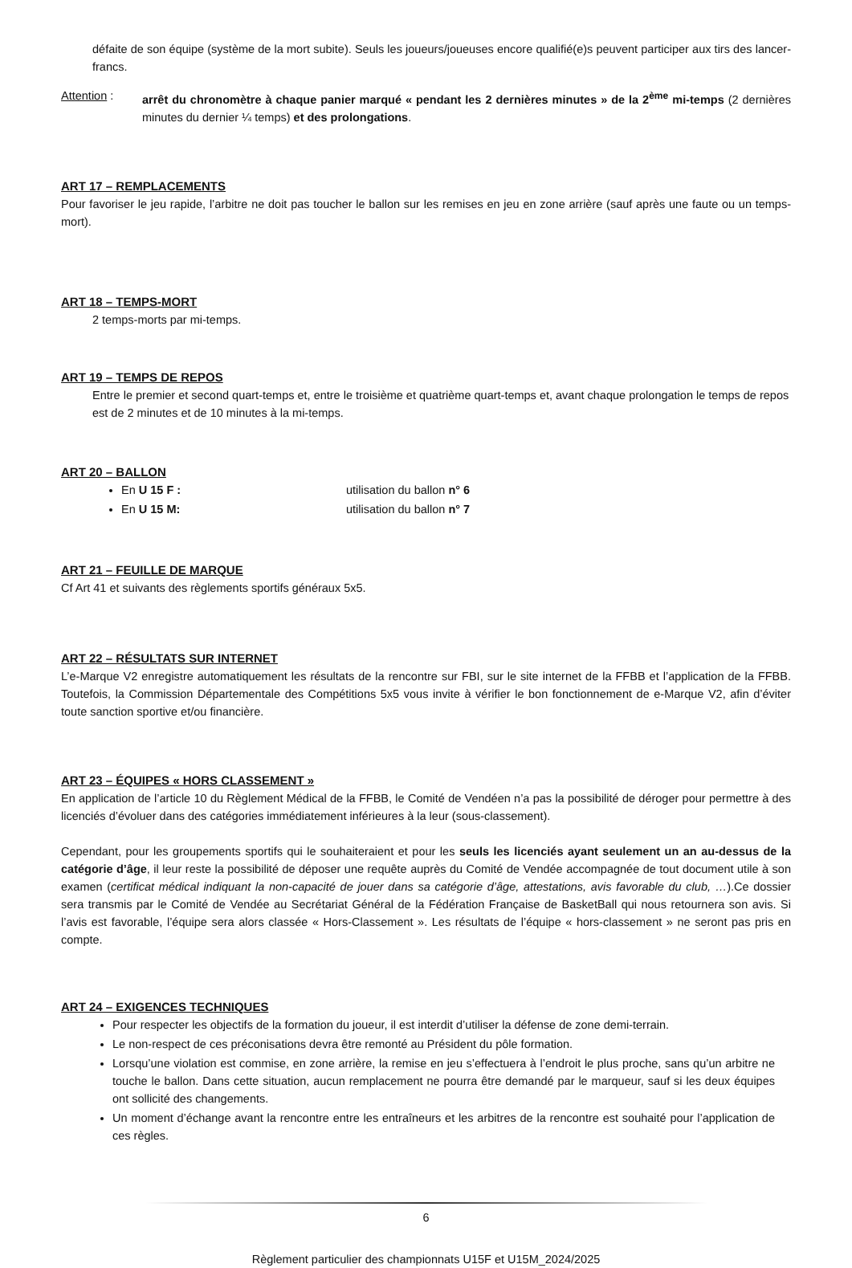défaite de son équipe (système de la mort subite). Seuls les joueurs/joueuses encore qualifié(e)s peuvent participer aux tirs des lancer-francs.
Attention : arrêt du chronomètre à chaque panier marqué « pendant les 2 dernières minutes » de la 2<sup>ème</sup> mi-temps (2 dernières minutes du dernier ¼ temps) et des prolongations.
ART 17 – REMPLACEMENTS
Pour favoriser le jeu rapide, l’arbitre ne doit pas toucher le ballon sur les remises en jeu en zone arrière (sauf après une faute ou un temps-mort).
ART 18 – TEMPS-MORT
2 temps-morts par mi-temps.
ART 19 – TEMPS DE REPOS
Entre le premier et second quart-temps et, entre le troisième et quatrième quart-temps et, avant chaque prolongation le temps de repos est de 2 minutes et de 10 minutes à la mi-temps.
ART 20 – BALLON
En U 15 F : utilisation du ballon n° 6
En U 15 M: utilisation du ballon n° 7
ART 21 – FEUILLE DE MARQUE
Cf Art 41 et suivants des règlements sportifs généraux 5x5.
ART 22 – RÉSULTATS SUR INTERNET
L’e-Marque V2 enregistre automatiquement les résultats de la rencontre sur FBI, sur le site internet de la FFBB et l’application de la FFBB. Toutefois, la Commission Départementale des Compétitions 5x5 vous invite à vérifier le bon fonctionnement de e-Marque V2, afin d’éviter toute sanction sportive et/ou financière.
ART 23 – ÉQUIPES « HORS CLASSEMENT »
En application de l’article 10 du Règlement Médical de la FFBB, le Comité de Vendéen n’a pas la possibilité de déroger pour permettre à des licenciés d’évoluer dans des catégories immédiatement inférieures à la leur (sous-classement).
Cependant, pour les groupements sportifs qui le souhaiteraient et pour les seuls les licenciés ayant seulement un an au-dessus de la catégorie d’âge, il leur reste la possibilité de déposer une requête auprès du Comité de Vendée accompagnée de tout document utile à son examen (certificat médical indiquant la non-capacité de jouer dans sa catégorie d’âge, attestations, avis favorable du club, …).Ce dossier sera transmis par le Comité de Vendée au Secrétariat Général de la Fédération Française de BasketBall qui nous retournera son avis. Si l’avis est favorable, l’équipe sera alors classée « Hors-Classement ». Les résultats de l’équipe « hors-classement » ne seront pas pris en compte.
ART 24 – EXIGENCES TECHNIQUES
Pour respecter les objectifs de la formation du joueur, il est interdit d’utiliser la défense de zone demi-terrain.
Le non-respect de ces préconisations devra être remonté au Président du pôle formation.
Lorsqu’une violation est commise, en zone arrière, la remise en jeu s’effectuera à l’endroit le plus proche, sans qu’un arbitre ne touche le ballon. Dans cette situation, aucun remplacement ne pourra être demandé par le marqueur, sauf si les deux équipes ont sollicité des changements.
Un moment d’échange avant la rencontre entre les entraîneurs et les arbitres de la rencontre est souhaité pour l’application de ces règles.
6
Règlement particulier des championnats U15F et U15M_2024/2025